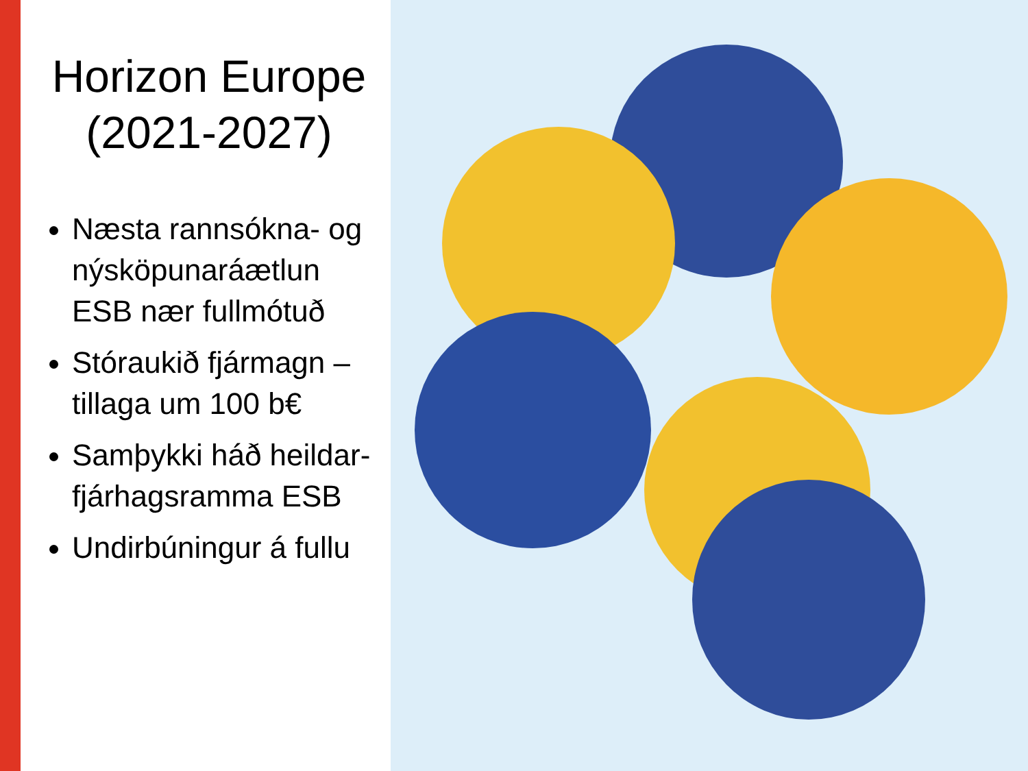Horizon Europe (2021-2027)
Næsta rannsókna- og nýsköpunaráætlun ESB nær fullmótuð
Stóraukið fjármagn – tillaga um 100 b€
Samþykki háð heildar-fjárhagsramma ESB
Undirbúningur á fullu